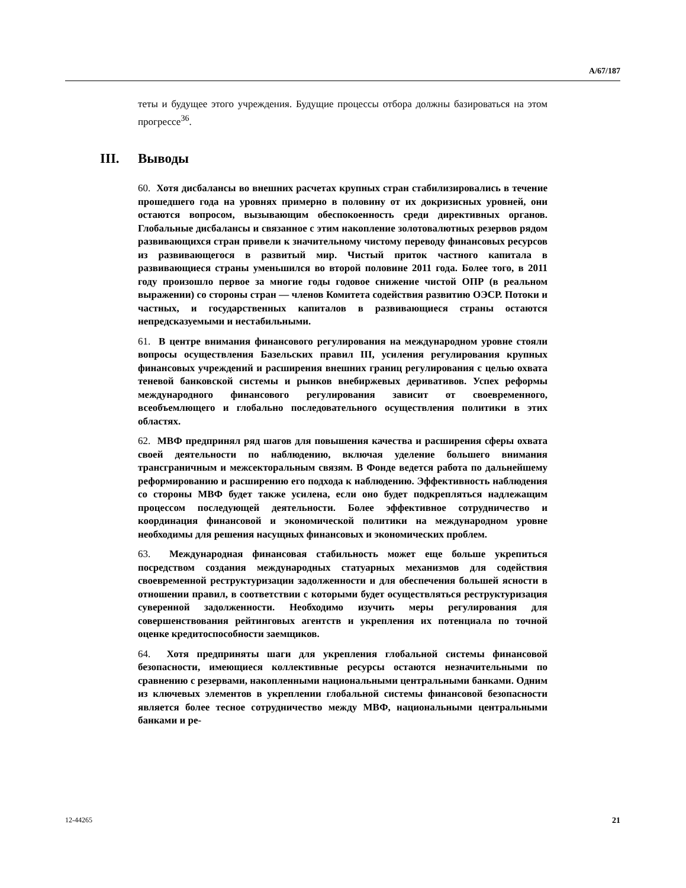A/67/187
теты и будущее этого учреждения. Будущие процессы отбора должны базироваться на этом прогрессе<sup>36</sup>.
III. Выводы
60. Хотя дисбалансы во внешних расчетах крупных стран стабилизировались в течение прошедшего года на уровнях примерно в половину от их докризисных уровней, они остаются вопросом, вызывающим обеспокоенность среди директивных органов. Глобальные дисбалансы и связанное с этим накопление золотовалютных резервов рядом развивающихся стран привели к значительному чистому переводу финансовых ресурсов из развивающегося в развитый мир. Чистый приток частного капитала в развивающиеся страны уменьшился во второй половине 2011 года. Более того, в 2011 году произошло первое за многие годы годовое снижение чистой ОПР (в реальном выражении) со стороны стран — членов Комитета содействия развитию ОЭСР. Потоки и частных, и государственных капиталов в развивающиеся страны остаются непредсказуемыми и нестабильными.
61. В центре внимания финансового регулирования на международном уровне стояли вопросы осуществления Базельских правил III, усиления регулирования крупных финансовых учреждений и расширения внешних границ регулирования с целью охвата теневой банковской системы и рынков внебиржевых деривативов. Успех реформы международного финансового регулирования зависит от своевременного, всеобъемлющего и глобально последовательного осуществления политики в этих областях.
62. МВФ предпринял ряд шагов для повышения качества и расширения сферы охвата своей деятельности по наблюдению, включая уделение большего внимания трансграничным и межсекторальным связям. В Фонде ведется работа по дальнейшему реформированию и расширению его подхода к наблюдению. Эффективность наблюдения со стороны МВФ будет также усилена, если оно будет подкрепляться надлежащим процессом последующей деятельности. Более эффективное сотрудничество и координация финансовой и экономической политики на международном уровне необходимы для решения насущных финансовых и экономических проблем.
63. Международная финансовая стабильность может еще больше укрепиться посредством создания международных статуарных механизмов для содействия своевременной реструктуризации задолженности и для обеспечения большей ясности в отношении правил, в соответствии с которыми будет осуществляться реструктуризация суверенной задолженности. Необходимо изучить меры регулирования для совершенствования рейтинговых агентств и укрепления их потенциала по точной оценке кредитоспособности заемщиков.
64. Хотя предприняты шаги для укрепления глобальной системы финансовой безопасности, имеющиеся коллективные ресурсы остаются незначительными по сравнению с резервами, накопленными национальными центральными банками. Одним из ключевых элементов в укреплении глобальной системы финансовой безопасности является более тесное сотрудничество между МВФ, национальными центральными банками и ре-
12-44265 21